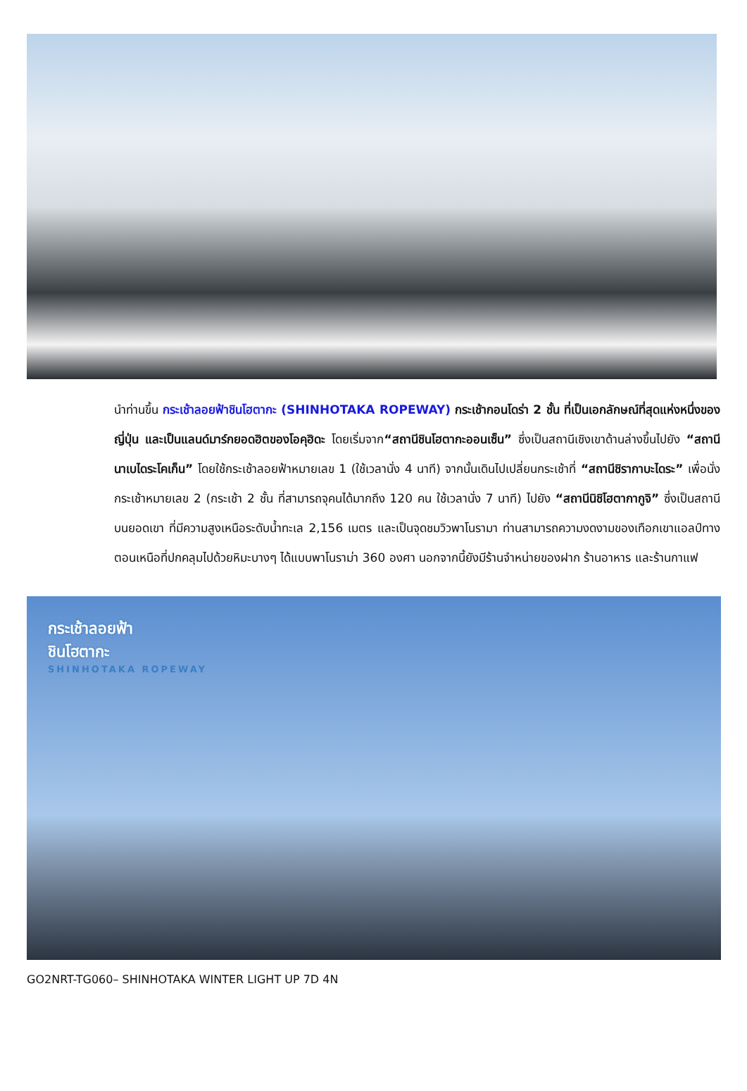นำท่านขึ้น กระเช้าลอยฟ้าชินโฮตากะ (SHINHOTAKA ROPEWAY) กระเช้ากอนโดร่า 2 ชั้น ที่เป็นเอกลักษณ์ที่สุดแห่งหนึ่งของญี่ปุ่น และเป็นแลนด์มาร์กยอดฮิตของโอคุฮิดะ โดยเริ่มจาก“สถานีชินโฮตากะออนเซ็น” ซึ่งเป็นสถานีเชิงเขาด้านล่างขึ้นไปยัง “สถานีนาเบไดระโคเก็น” โดยใช้กระเช้าลอยฟ้าหมายเลข 1 (ใช้เวลานั่ง 4 นาที) จากนั้นเดินไปเปลี่ยนกระเช้าที่ “สถานีชิรากาบะไดระ” เพื่อนั่งกระเช้าหมายเลข 2 (กระเช้า 2 ชั้น ที่สามารถจุคนได้มากถึง 120 คน ใช้เวลานั่ง 7 นาที) ไปยัง “สถานีนิชิโฮตากากูจิ” ซึ่งเป็นสถานีบนยอดเขา ที่มีความสูงเหนือระดับน้ำทะเล 2,156 เมตร และเป็นจุดชมวิวพาโนรามา ท่านสามารถความงดงามของเทือกเขาแอลป์ทางตอนเหนือที่ปกคลุมไปด้วยหิมะบางๆ ได้แบบพาโนราม่า 360 องศา นอกจากนี้ยังมีร้านจำหน่ายของฝาก ร้านอาหาร และร้านกาแฟ
กระเช้าลอยฟ้า
ชินโฮตากะ
SHINHOTAKA ROPEWAY
GO2NRT-TG060– SHINHOTAKA WINTER LIGHT UP 7D 4N